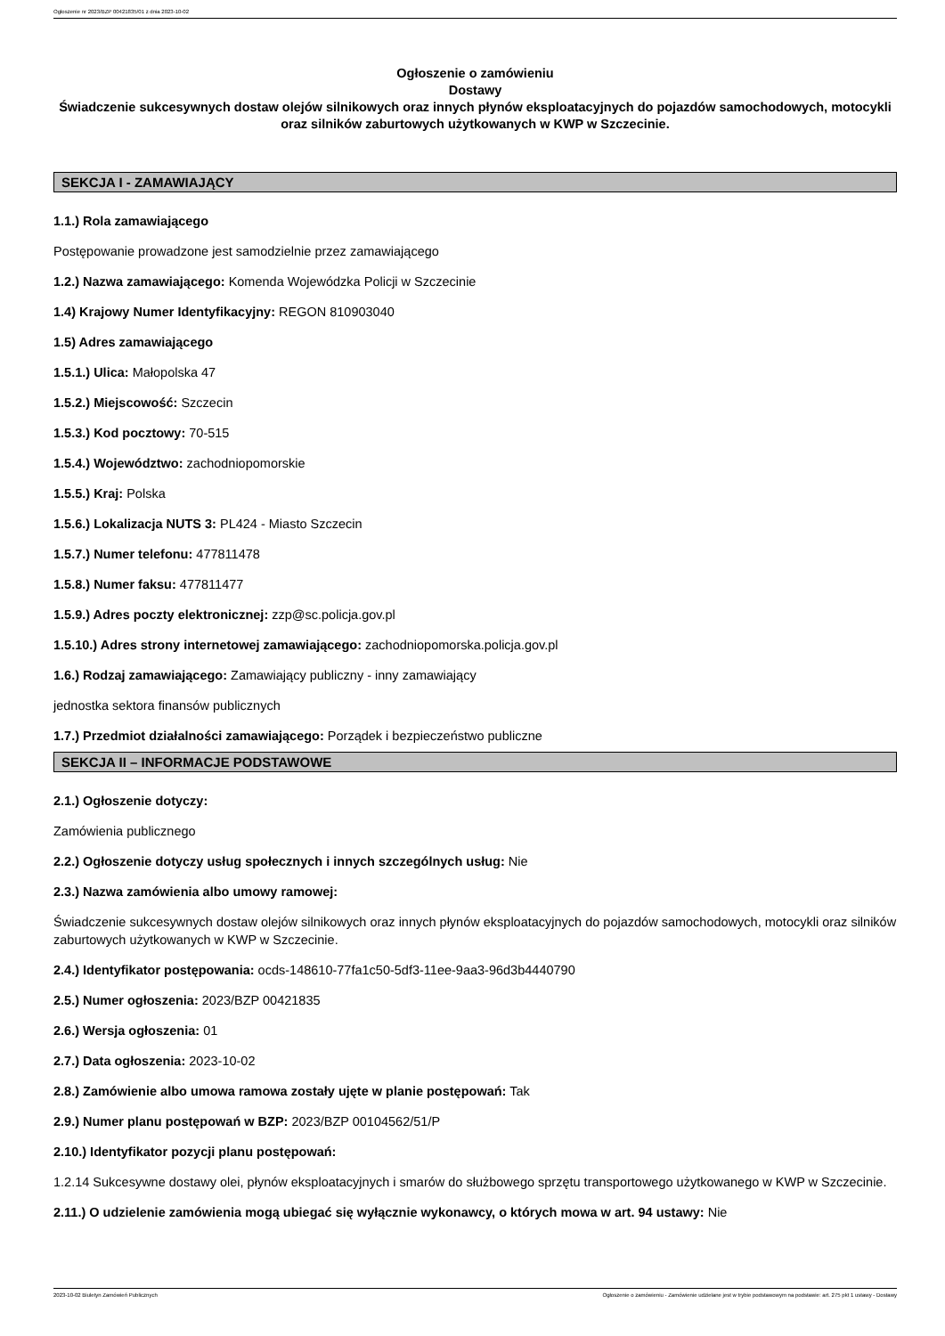Ogłoszenie nr 2023/BZP 00421835/01 z dnia 2023-10-02
Ogłoszenie o zamówieniu
Dostawy
Świadczenie sukcesywnych dostaw olejów silnikowych oraz innych płynów eksploatacyjnych do pojazdów samochodowych, motocykli oraz silników zaburtowych użytkowanych w KWP w Szczecinie.
SEKCJA I - ZAMAWIAJĄCY
1.1.) Rola zamawiającego
Postępowanie prowadzone jest samodzielnie przez zamawiającego
1.2.) Nazwa zamawiającego: Komenda Wojewódzka Policji w Szczecinie
1.4) Krajowy Numer Identyfikacyjny: REGON 810903040
1.5) Adres zamawiającego
1.5.1.) Ulica: Małopolska 47
1.5.2.) Miejscowość: Szczecin
1.5.3.) Kod pocztowy: 70-515
1.5.4.) Województwo: zachodniopomorskie
1.5.5.) Kraj: Polska
1.5.6.) Lokalizacja NUTS 3: PL424 - Miasto Szczecin
1.5.7.) Numer telefonu: 477811478
1.5.8.) Numer faksu: 477811477
1.5.9.) Adres poczty elektronicznej: zzp@sc.policja.gov.pl
1.5.10.) Adres strony internetowej zamawiającego: zachodniopomorska.policja.gov.pl
1.6.) Rodzaj zamawiającego: Zamawiający publiczny - inny zamawiający
jednostka sektora finansów publicznych
1.7.) Przedmiot działalności zamawiającego: Porządek i bezpieczeństwo publiczne
SEKCJA II – INFORMACJE PODSTAWOWE
2.1.) Ogłoszenie dotyczy:
Zamówienia publicznego
2.2.) Ogłoszenie dotyczy usług społecznych i innych szczególnych usług: Nie
2.3.) Nazwa zamówienia albo umowy ramowej:
Świadczenie sukcesywnych dostaw olejów silnikowych oraz innych płynów eksploatacyjnych do pojazdów samochodowych, motocykli oraz silników zaburtowych użytkowanych w KWP w Szczecinie.
2.4.) Identyfikator postępowania: ocds-148610-77fa1c50-5df3-11ee-9aa3-96d3b4440790
2.5.) Numer ogłoszenia: 2023/BZP 00421835
2.6.) Wersja ogłoszenia: 01
2.7.) Data ogłoszenia: 2023-10-02
2.8.) Zamówienie albo umowa ramowa zostały ujęte w planie postępowań: Tak
2.9.) Numer planu postępowań w BZP: 2023/BZP 00104562/51/P
2.10.) Identyfikator pozycji planu postępowań:
1.2.14 Sukcesywne dostawy olei, płynów eksploatacyjnych i smarów do służbowego sprzętu transportowego użytkowanego w KWP w Szczecinie.
2.11.) O udzielenie zamówienia mogą ubiegać się wyłącznie wykonawcy, o których mowa w art. 94 ustawy: Nie
2023-10-02 Biuletyn Zamówień Publicznych Ogłoszenie o zamówieniu - Zamówienie udzielane jest w trybie podstawowym na podstawie: art. 275 pkt 1 ustawy - Dostawy